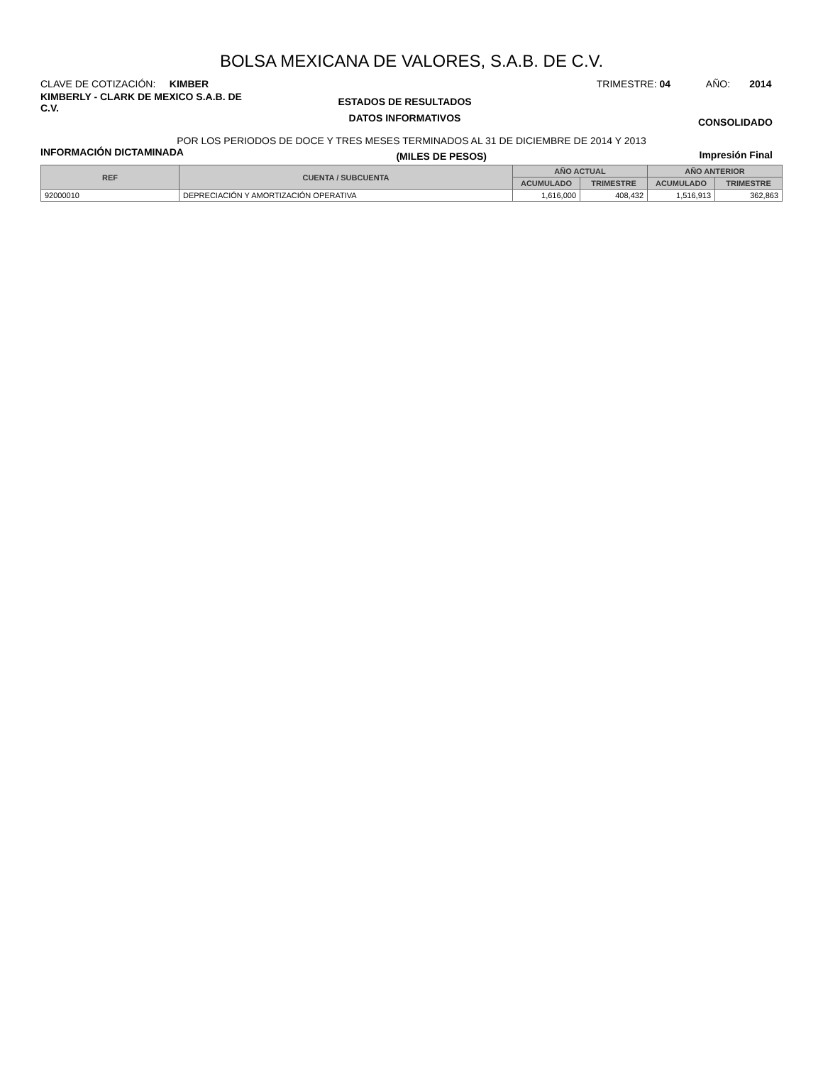BOLSA MEXICANA DE VALORES, S.A.B. DE C.V.
CLAVE DE COTIZACIÓN: KIMBER
TRIMESTRE: 04 AÑO: 2014
KIMBERLY - CLARK DE MEXICO S.A.B. DE C.V.
ESTADOS DE RESULTADOS
DATOS INFORMATIVOS
CONSOLIDADO
POR LOS PERIODOS DE DOCE Y TRES MESES TERMINADOS AL 31 DE DICIEMBRE DE 2014 Y 2013
INFORMACIÓN DICTAMINADA
(MILES DE PESOS) Impresión Final
| REF | CUENTA / SUBCUENTA | AÑO ACTUAL | | AÑO ANTERIOR | |
| --- | --- | --- | --- | --- | --- |
| | | ACUMULADO | TRIMESTRE | ACUMULADO | TRIMESTRE |
| 92000010 | DEPRECIACIÓN Y AMORTIZACIÓN OPERATIVA | 1,616,000 | 408,432 | 1,516,913 | 362,863 |